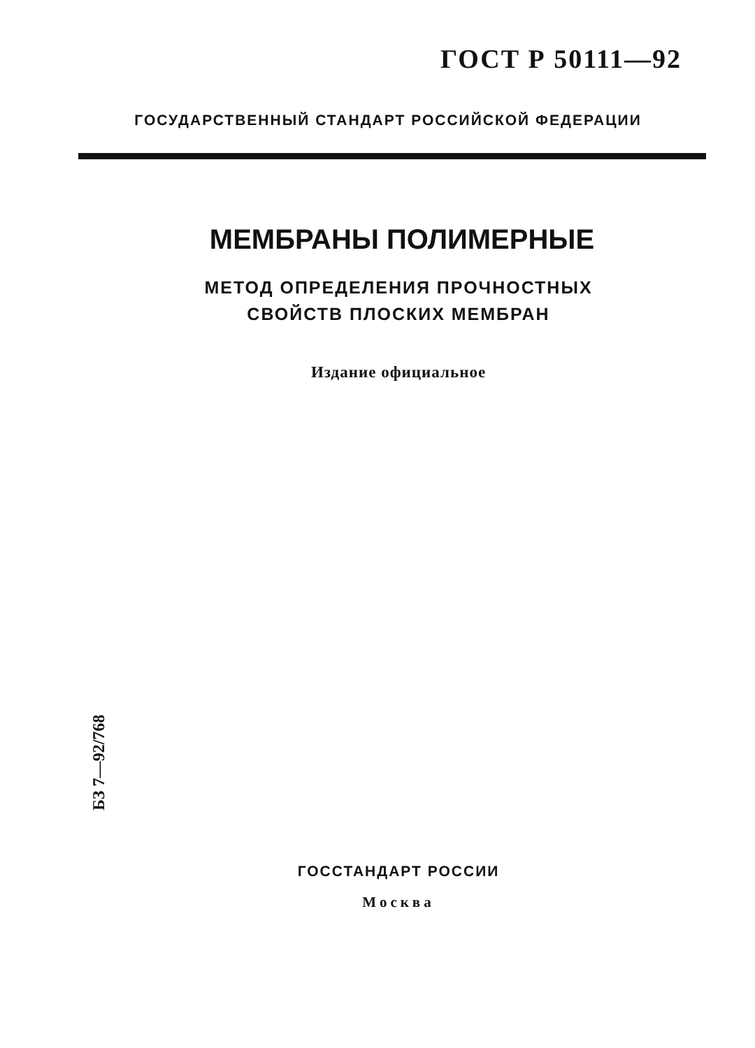ГОСТ Р 50111—92
ГОСУДАРСТВЕННЫЙ СТАНДАРТ РОССИЙСКОЙ ФЕДЕРАЦИИ
МЕМБРАНЫ ПОЛИМЕРНЫЕ
МЕТОД ОПРЕДЕЛЕНИЯ ПРОЧНОСТНЫХ
СВОЙСТВ ПЛОСКИХ МЕМБРАН
Издание официальное
БЗ 7—92/768
ГОССТАНДАРТ РОССИИ
Москва